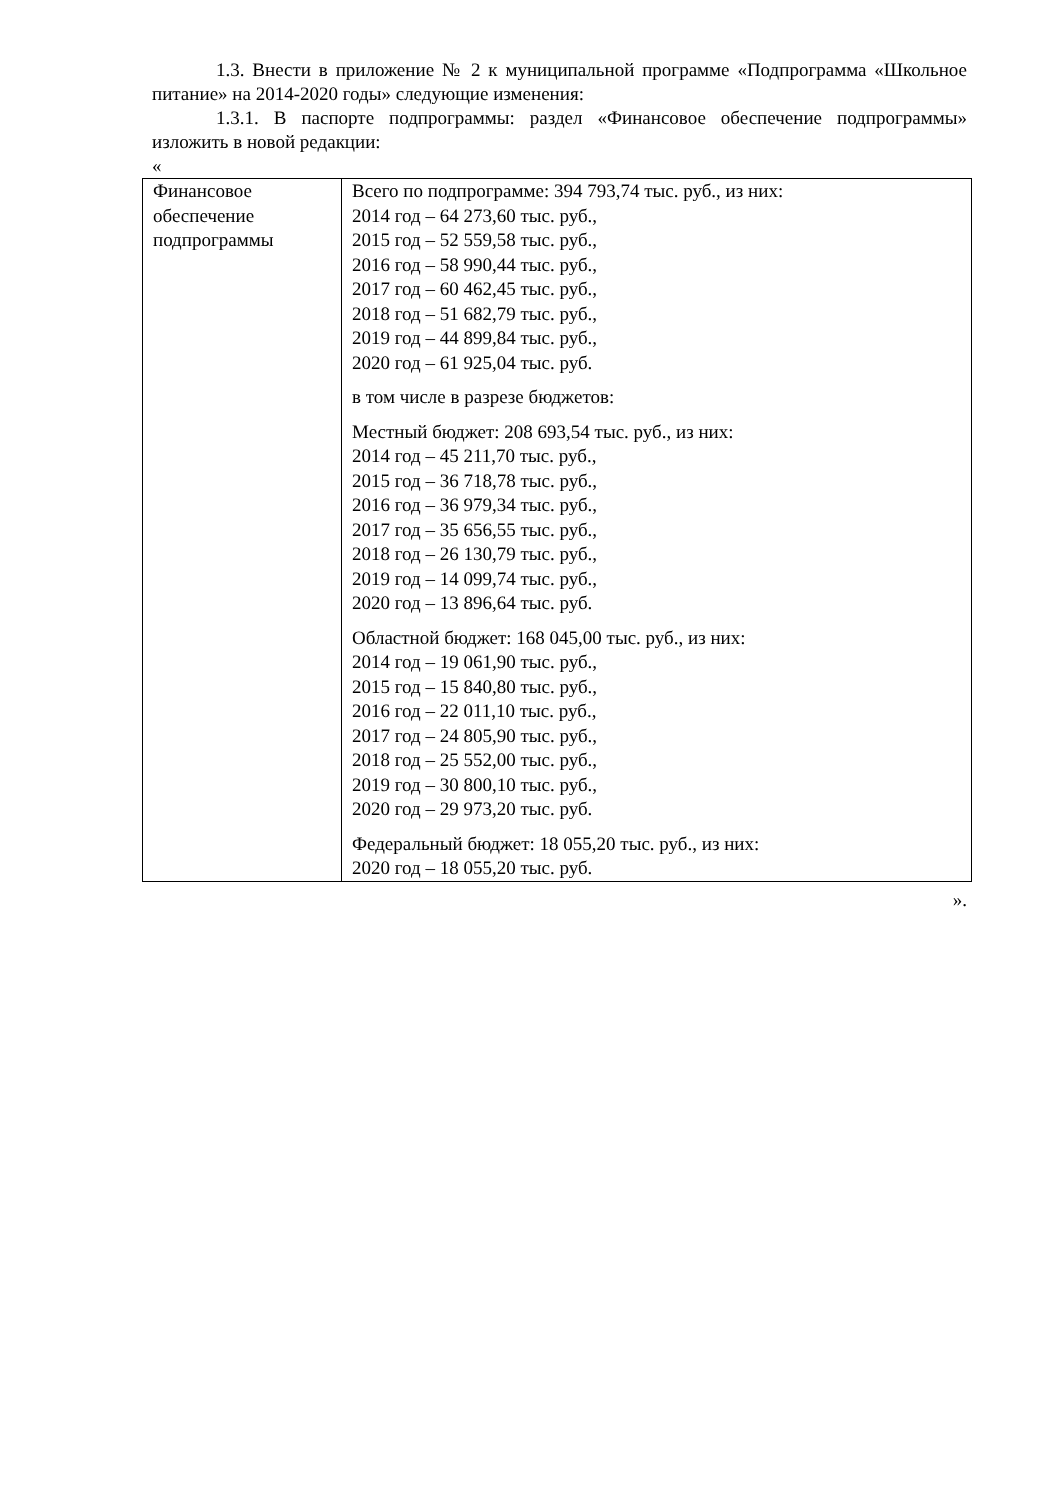1.3. Внести в приложение № 2 к муниципальной программе «Подпрограмма «Школьное питание» на 2014-2020 годы» следующие изменения:
1.3.1. В паспорте подпрограммы: раздел «Финансовое обеспечение подпрограммы» изложить в новой редакции:
«
| Финансовое обеспечение подпрограммы | Всего по подпрограмме: 394 793,74 тыс. руб., из них: 2014 год – 64 273,60 тыс. руб., 2015 год – 52 559,58 тыс. руб., 2016 год – 58 990,44 тыс. руб., 2017 год – 60 462,45 тыс. руб., 2018 год – 51 682,79 тыс. руб., 2019 год – 44 899,84 тыс. руб., 2020 год – 61 925,04 тыс. руб. в том числе в разрезе бюджетов: Местный бюджет: 208 693,54 тыс. руб., из них: 2014 год – 45 211,70 тыс. руб., 2015 год – 36 718,78 тыс. руб., 2016 год – 36 979,34 тыс. руб., 2017 год – 35 656,55 тыс. руб., 2018 год – 26 130,79 тыс. руб., 2019 год – 14 099,74 тыс. руб., 2020 год – 13 896,64 тыс. руб. Областной бюджет: 168 045,00 тыс. руб., из них: 2014 год – 19 061,90 тыс. руб., 2015 год – 15 840,80 тыс. руб., 2016 год – 22 011,10 тыс. руб., 2017 год – 24 805,90 тыс. руб., 2018 год – 25 552,00 тыс. руб., 2019 год – 30 800,10 тыс. руб., 2020 год – 29 973,20 тыс. руб. Федеральный бюджет: 18 055,20 тыс. руб., из них: 2020 год – 18 055,20 тыс. руб. |
».